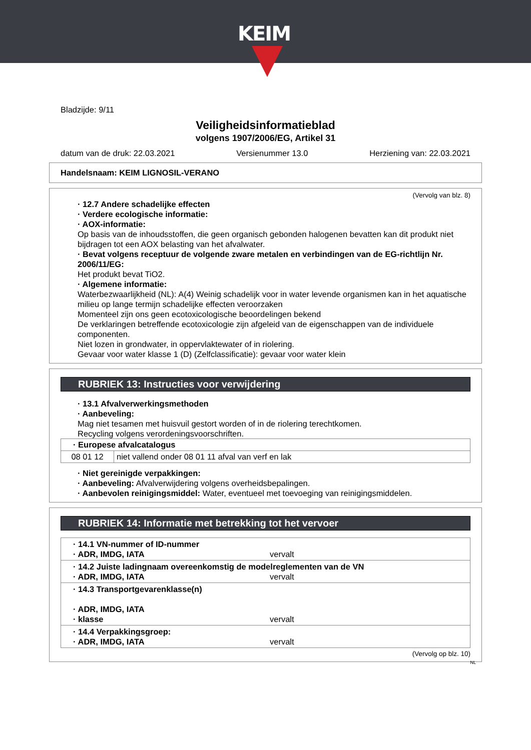KEIM
Bladzijde: 9/11
Veiligheidsinformatieblad
volgens 1907/2006/EG, Artikel 31
datum van de druk: 22.03.2021 Versienummer 13.0 Herziening van: 22.03.2021
Handelsnaam: KEIM LIGNOSIL-VERANO
(Vervolg van blz. 8)
· 12.7 Andere schadelijke effecten
· Verdere ecologische informatie:
· AOX-informatie:
Op basis van de inhoudsstoffen, die geen organisch gebonden halogenen bevatten kan dit produkt niet bijdragen tot een AOX belasting van het afvalwater.
· Bevat volgens receptuur de volgende zware metalen en verbindingen van de EG-richtlijn Nr. 2006/11/EG:
Het produkt bevat TiO2.
· Algemene informatie:
Waterbezwaarlijkheid (NL): A(4) Weinig schadelijk voor in water levende organismen kan in het aquatische milieu op lange termijn schadelijke effecten veroorzaken
Momenteel zijn ons geen ecotoxicologische beoordelingen bekend
De verklaringen betreffende ecotoxicologie zijn afgeleid van de eigenschappen van de individuele componenten.
Niet lozen in grondwater, in oppervlaktewater of in riolering.
Gevaar voor water klasse 1 (D) (Zelfclassificatie): gevaar voor water klein
RUBRIEK 13: Instructies voor verwijdering
· 13.1 Afvalverwerkingsmethoden
· Aanbeveling:
Mag niet tesamen met huisvuil gestort worden of in de riolering terechtkomen.
Recycling volgens verordeningsvoorschriften.
| · Europese afvalcatalogus | |
| --- | --- |
| 08 01 12 | niet vallend onder 08 01 11 afval van verf en lak |
· Niet gereinigde verpakkingen:
· Aanbeveling: Afvalverwijdering volgens overheidsbepalingen.
· Aanbevolen reinigingsmiddel: Water, eventueel met toevoeging van reinigingsmiddelen.
RUBRIEK 14: Informatie met betrekking tot het vervoer
| · 14.1 VN-nummer of ID-nummer · ADR, IMDG, IATA vervalt |
| · 14.2 Juiste ladingnaam overeenkomstig de modelreglementen van de VN · ADR, IMDG, IATA vervalt |
| · 14.3 Transportgevarenklasse(n) · ADR, IMDG, IATA · klasse vervalt |
| · 14.4 Verpakkingsgroep: · ADR, IMDG, IATA vervalt |
(Vervolg op blz. 10)
NL